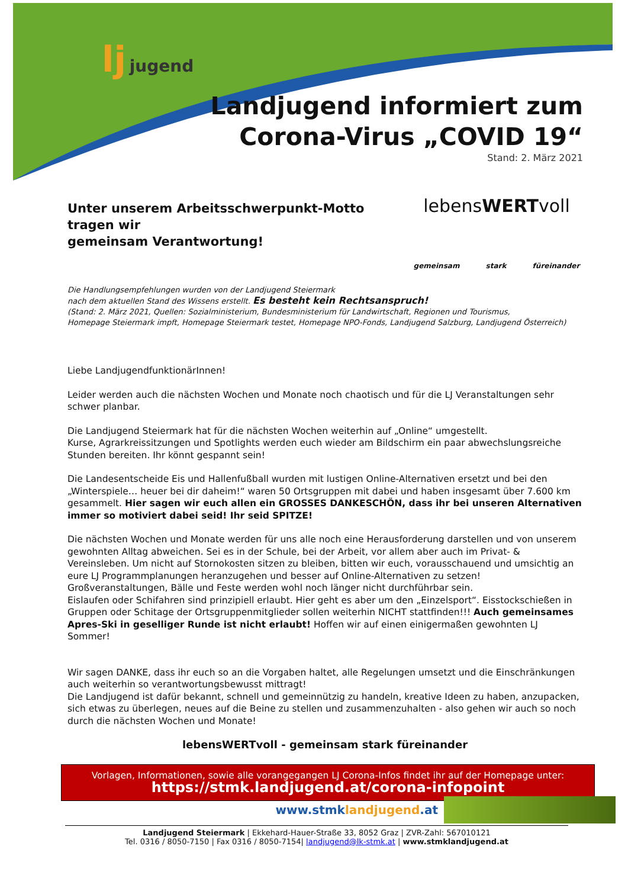lj jugend
Landjugend informiert zum
Corona-Virus „COVID 19“
Stand: 2. März 2021
Unter unserem Arbeitsschwerpunkt-Motto
tragen wir
gemeinsam Verantwortung!
lebensWERTvoll
gemeinsam stark füreinander
Die Handlungsempfehlungen wurden von der Landjugend Steiermark
nach dem aktuellen Stand des Wissens erstellt. Es besteht kein Rechtsanspruch!
(Stand: 2. März 2021, Quellen: Sozialministerium, Bundesministerium für Landwirtschaft, Regionen und Tourismus,
Homepage Steiermark impft, Homepage Steiermark testet, Homepage NPO-Fonds, Landjugend Salzburg, Landjugend Österreich)
Liebe LandjugendfunktionärInnen!
Leider werden auch die nächsten Wochen und Monate noch chaotisch und für die LJ Veranstaltungen sehr schwer planbar.
Die Landjugend Steiermark hat für die nächsten Wochen weiterhin auf „Online“ umgestellt.
Kurse, Agrarkreissitzungen und Spotlights werden euch wieder am Bildschirm ein paar abwechslungsreiche Stunden bereiten. Ihr könnt gespannt sein!
Die Landesentscheide Eis und Hallenfußball wurden mit lustigen Online-Alternativen ersetzt und bei den „Winterspiele… heuer bei dir daheim!“ waren 50 Ortsgruppen mit dabei und haben insgesamt über 7.600 km gesammelt. Hier sagen wir euch allen ein GROSSES DANKESCHÖN, dass ihr bei unseren Alternativen immer so motiviert dabei seid! Ihr seid SPITZE!
Die nächsten Wochen und Monate werden für uns alle noch eine Herausforderung darstellen und von unserem gewohnten Alltag abweichen. Sei es in der Schule, bei der Arbeit, vor allem aber auch im Privat- & Vereinsleben. Um nicht auf Stornokosten sitzen zu bleiben, bitten wir euch, vorausschauend und umsichtig an eure LJ Programmplanungen heranzugehen und besser auf Online-Alternativen zu setzen! Großveranstaltungen, Bälle und Feste werden wohl noch länger nicht durchführbar sein.
Eislaufen oder Schifahren sind prinzipiell erlaubt. Hier geht es aber um den „Einzelsport“. Eisstockschießen in Gruppen oder Schitage der Ortsgruppenmitglieder sollen weiterhin NICHT stattfinden!!! Auch gemeinsames Apres-Ski in geselliger Runde ist nicht erlaubt! Hoffen wir auf einen einigermaßen gewohnten LJ Sommer!
Wir sagen DANKE, dass ihr euch so an die Vorgaben haltet, alle Regelungen umsetzt und die Einschränkungen auch weiterhin so verantwortungsbewusst mittragt!
Die Landjugend ist dafür bekannt, schnell und gemeinnützig zu handeln, kreative Ideen zu haben, anzupacken, sich etwas zu überlegen, neues auf die Beine zu stellen und zusammenzuhalten - also gehen wir auch so noch durch die nächsten Wochen und Monate!
lebensWERTvoll - gemeinsam stark füreinander
Vorlagen, Informationen, sowie alle vorangegangen LJ Corona-Infos findet ihr auf der Homepage unter:
https://stmk.landjugend.at/corona-infopoint
www.stmklandjugend.at
Landjugend Steiermark | Ekkehard-Hauer-Straße 33, 8052 Graz | ZVR-Zahl: 567010121
Tel. 0316 / 8050-7150 | Fax 0316 / 8050-7154| landjugend@lk-stmk.at | www.stmklandjugend.at